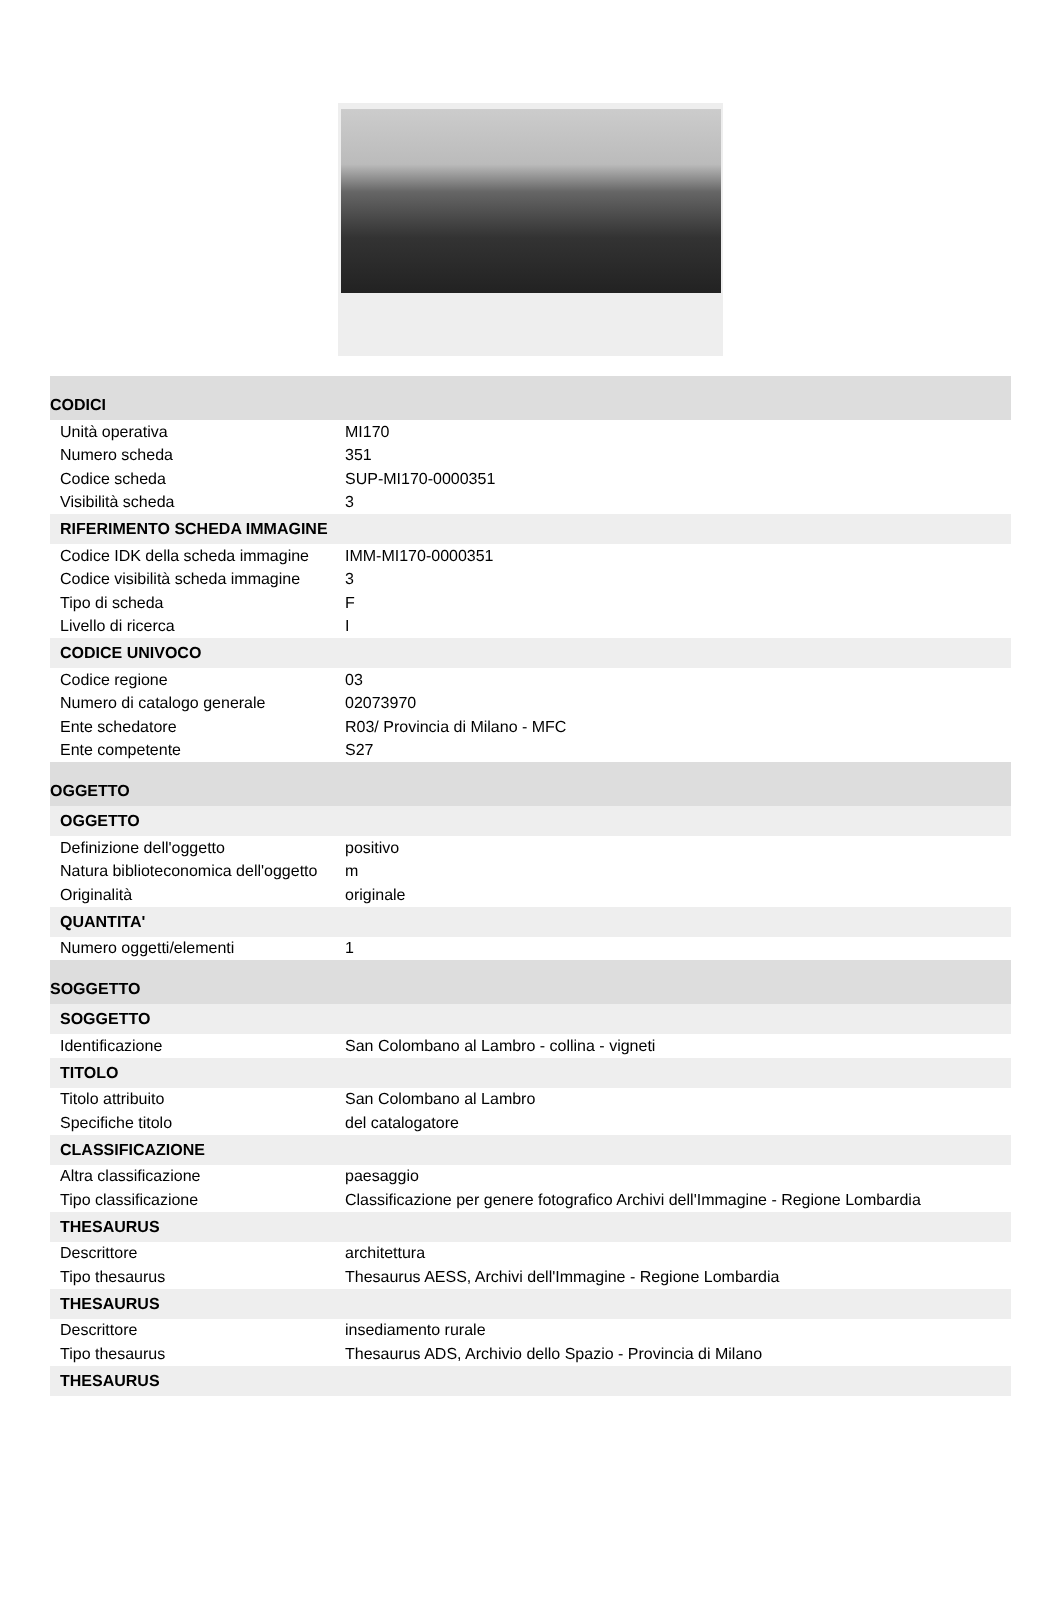| CODICI | |
| Unità operativa | MI170 |
| Numero scheda | 351 |
| Codice scheda | SUP-MI170-0000351 |
| Visibilità scheda | 3 |
| RIFERIMENTO SCHEDA IMMAGINE | |
| Codice IDK della scheda immagine | IMM-MI170-0000351 |
| Codice visibilità scheda immagine | 3 |
| Tipo di scheda | F |
| Livello di ricerca | I |
| CODICE UNIVOCO | |
| Codice regione | 03 |
| Numero di catalogo generale | 02073970 |
| Ente schedatore | R03/ Provincia di Milano - MFC |
| Ente competente | S27 |
| OGGETTO | |
| OGGETTO | |
| Definizione dell'oggetto | positivo |
| Natura biblioteconomica dell'oggetto | m |
| Originalità | originale |
| QUANTITA' | |
| Numero oggetti/elementi | 1 |
| SOGGETTO | |
| SOGGETTO | |
| Identificazione | San Colombano al Lambro - collina - vigneti |
| TITOLO | |
| Titolo attribuito | San Colombano al Lambro |
| Specifiche titolo | del catalogatore |
| CLASSIFICAZIONE | |
| Altra classificazione | paesaggio |
| Tipo classificazione | Classificazione per genere fotografico Archivi dell'Immagine - Regione Lombardia |
| THESAURUS | |
| Descrittore | architettura |
| Tipo thesaurus | Thesaurus AESS, Archivi dell'Immagine - Regione Lombardia |
| THESAURUS | |
| Descrittore | insediamento rurale |
| Tipo thesaurus | Thesaurus ADS, Archivio dello Spazio - Provincia di Milano |
| THESAURUS | |